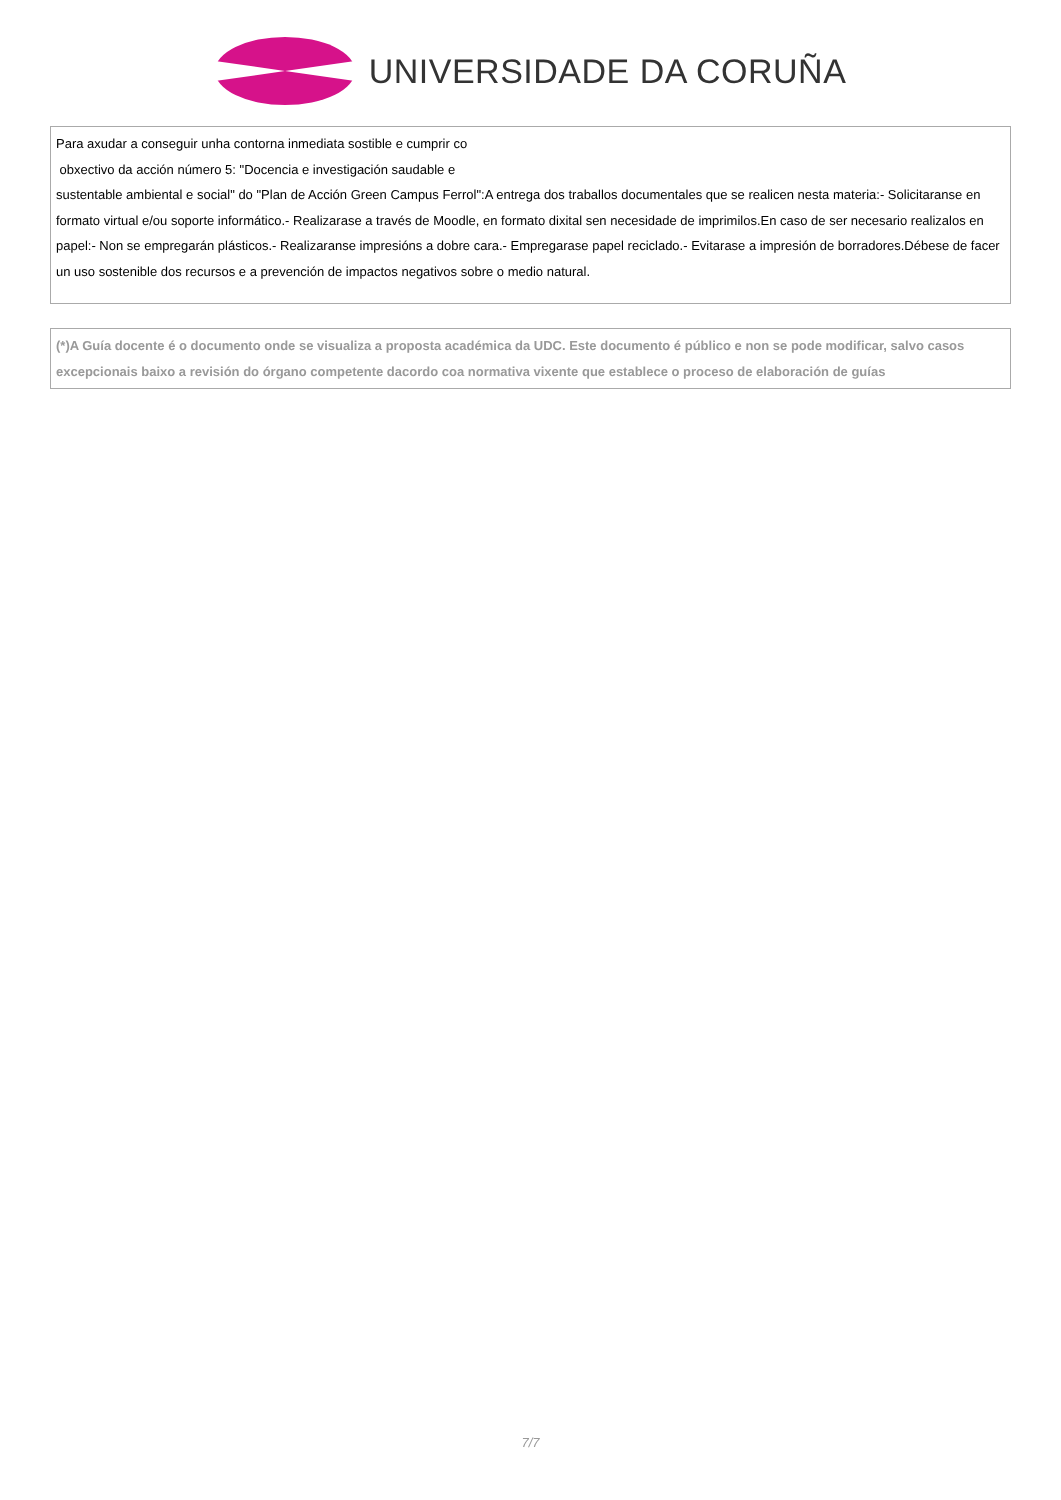UNIVERSIDADE DA CORUÑA
Para axudar a conseguir unha contorna inmediata sostible e cumprir co
obxectivo da acción número 5: "Docencia e investigación saudable e
sustentable ambiental e social" do "Plan de Acción Green Campus Ferrol":A entrega dos traballos documentales que se realicen nesta materia:- Solicitaranse en formato virtual e/ou soporte informático.- Realizarase a través de Moodle, en formato dixital sen necesidade de imprimilos.En caso de ser necesario realizalos en papel:- Non se empregarán plásticos.- Realizaranse impresións a dobre cara.- Empregarase papel reciclado.- Evitarase a impresión de borradores.Débese de facer un uso sostenible dos recursos e a prevención de impactos negativos sobre o medio natural.
(*)A Guía docente é o documento onde se visualiza a proposta académica da UDC. Este documento é público e non se pode modificar, salvo casos excepcionais baixo a revisión do órgano competente dacordo coa normativa vixente que establece o proceso de elaboración de guías
7/7